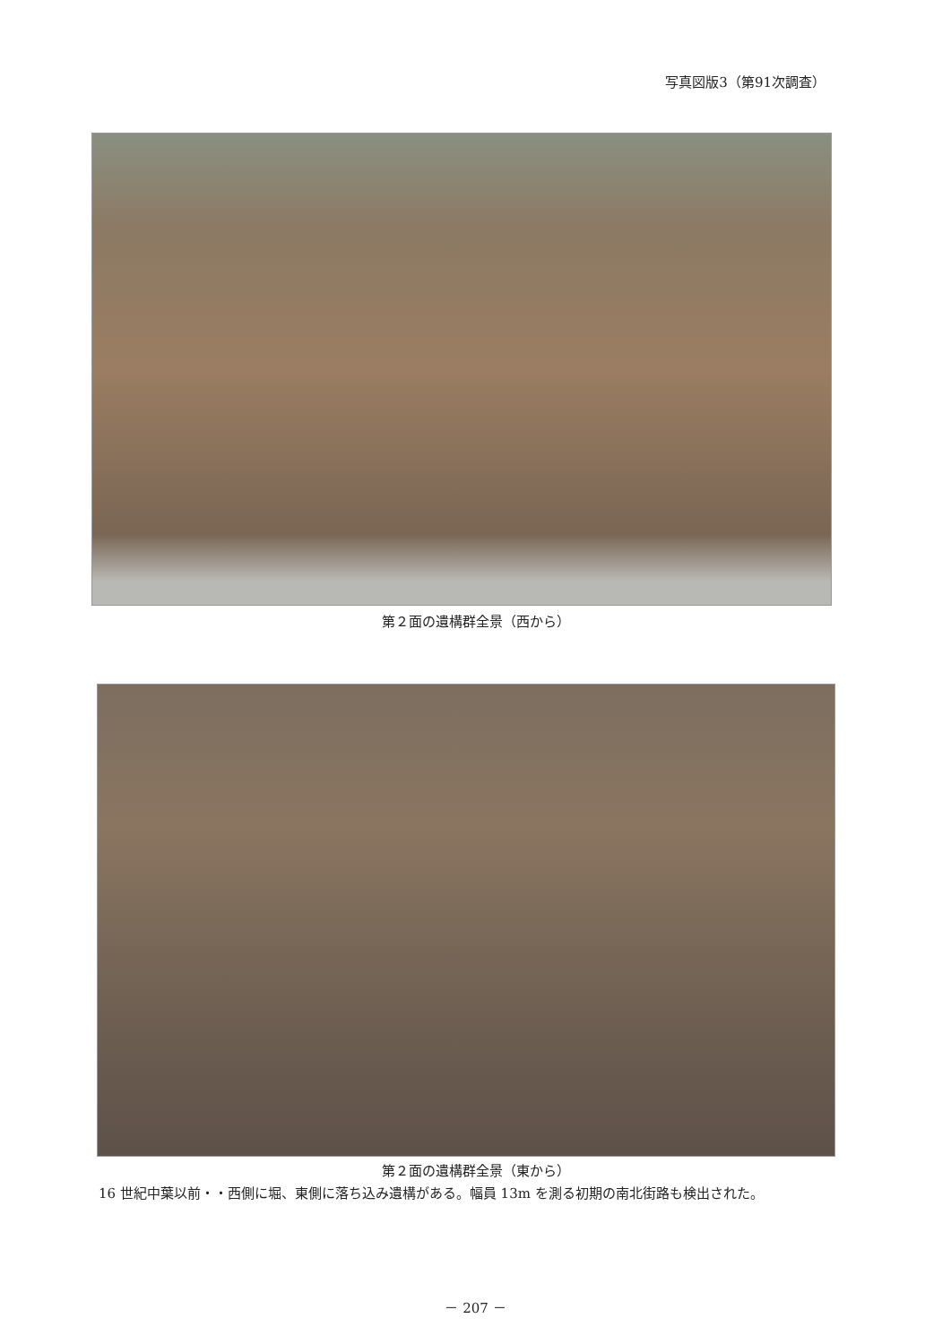写真図版3（第91次調査）
第２面の遺構群全景（西から）
第２面の遺構群全景（東から）
16 世紀中葉以前・・西側に堀、東側に落ち込み遺構がある。幅員 13m を測る初期の南北街路も検出された。
－ 207 －